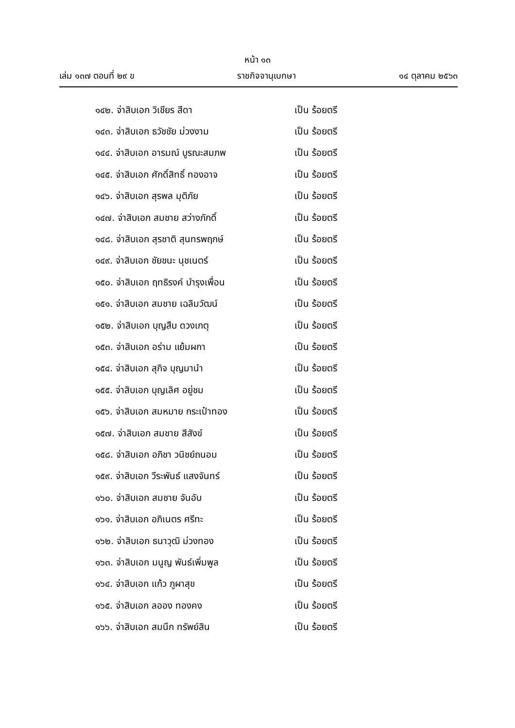หน้า ๑๓
เล่ม ๑๓๗ ตอนที่ ๒๙ ข ราชกิจจานุเบกษา ๑๔ ตุลาคม ๒๕๖๓
๑๔๒. จ่าสิบเอก วิเชียร สีดา เป็น ร้อยตรี
๑๔๓. จ่าสิบเอก ธวัชชัย ม่วงงาม เป็น ร้อยตรี
๑๔๔. จ่าสิบเอก อารมณ์ บูรณะสมภพ เป็น ร้อยตรี
๑๔๕. จ่าสิบเอก ศักดิ์สิทธิ์ ทองอาจ เป็น ร้อยตรี
๑๔๖. จ่าสิบเอก สุรพล มุติภัย เป็น ร้อยตรี
๑๔๗. จ่าสิบเอก สมชาย สว่างภักดิ์ เป็น ร้อยตรี
๑๔๘. จ่าสิบเอก สุรชาติ สุนทรพฤกษ์ เป็น ร้อยตรี
๑๔๙. จ่าสิบเอก ชัยชนะ นุชเนตร์ เป็น ร้อยตรี
๑๕๐. จ่าสิบเอก ฤทธิรงค์ บำรุงเพื่อน เป็น ร้อยตรี
๑๕๑. จ่าสิบเอก สมชาย เฉลิมวัฒน์ เป็น ร้อยตรี
๑๕๒. จ่าสิบเอก บุญสืบ ดวงเกตุ เป็น ร้อยตรี
๑๕๓. จ่าสิบเอก อร่าม แย้มผกา เป็น ร้อยตรี
๑๕๔. จ่าสิบเอก สุกิจ บุญมานำ เป็น ร้อยตรี
๑๕๕. จ่าสิบเอก บุญเลิศ อยู่ชม เป็น ร้อยตรี
๑๕๖. จ่าสิบเอก สมหมาย กระเป๋าทอง เป็น ร้อยตรี
๑๕๗. จ่าสิบเอก สมชาย สีสังข์ เป็น ร้อยตรี
๑๕๘. จ่าสิบเอก อภิชา วนิชย์ถนอม เป็น ร้อยตรี
๑๕๙. จ่าสิบเอก วีระพันธ์ แสงจันทร์ เป็น ร้อยตรี
๑๖๐. จ่าสิบเอก สมชาย จันอับ เป็น ร้อยตรี
๑๖๑. จ่าสิบเอก อภิเนตร ศรีทะ เป็น ร้อยตรี
๑๖๒. จ่าสิบเอก ธนาวุฒิ ม่วงทอง เป็น ร้อยตรี
๑๖๓. จ่าสิบเอก มนูญ พันธ์เพิ่มพูล เป็น ร้อยตรี
๑๖๔. จ่าสิบเอก แก้ว ภูผาสุข เป็น ร้อยตรี
๑๖๕. จ่าสิบเอก ลออง ทองคง เป็น ร้อยตรี
๑๖๖. จ่าสิบเอก สมนึก ทรัพย์สิน เป็น ร้อยตรี